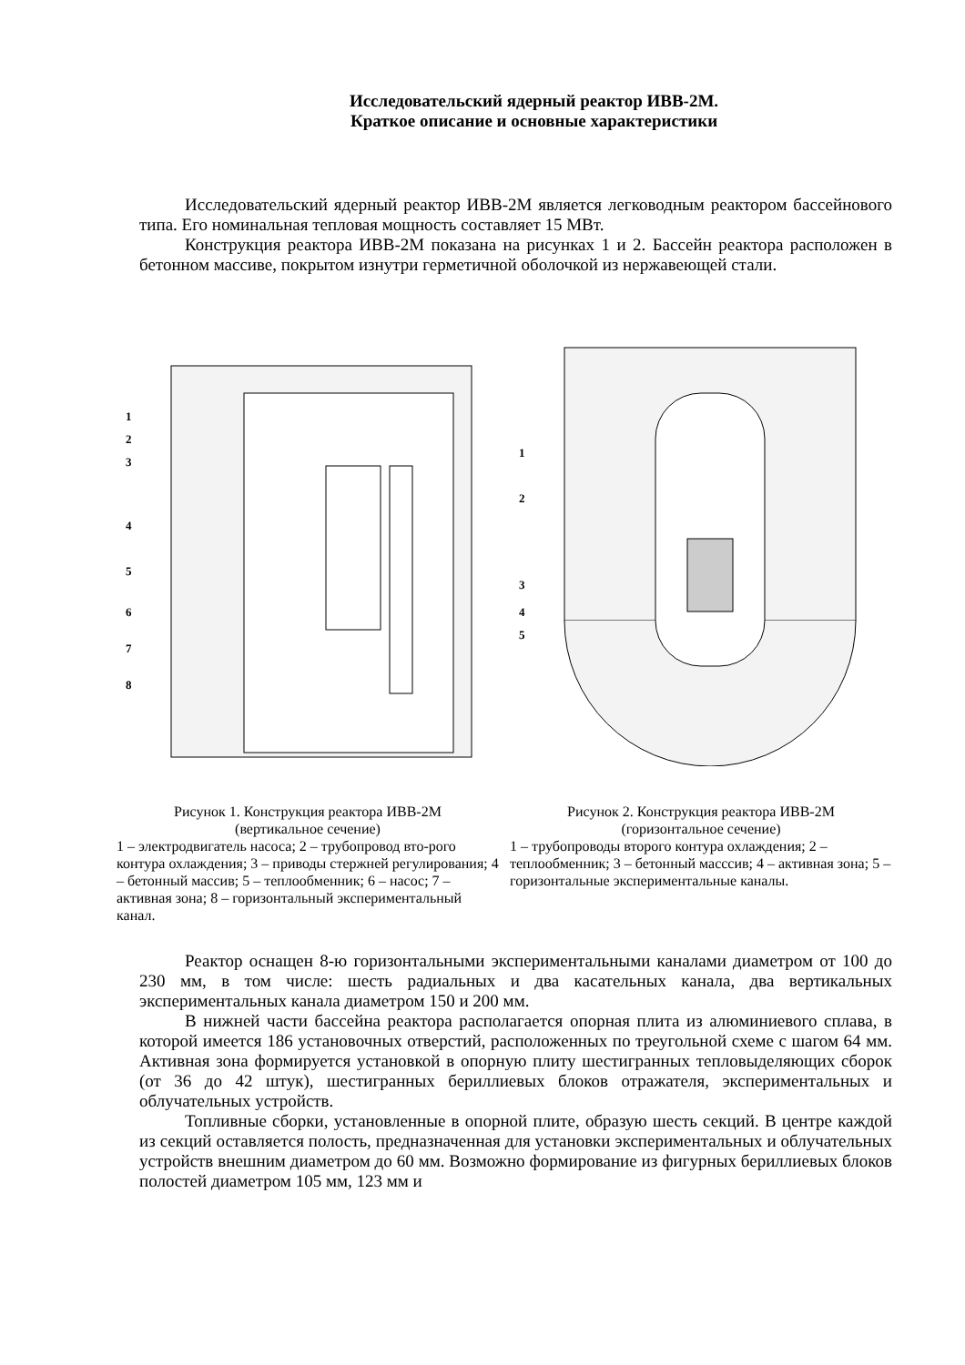Исследовательский ядерный реактор ИВВ-2М.
Краткое описание и основные характеристики
Исследовательский ядерный реактор ИВВ-2М является легководным реактором бассейнового типа. Его номинальная тепловая мощность составляет 15 МВт.
Конструкция реактора ИВВ-2М показана на рисунках 1 и 2. Бассейн реактора расположен в бетонном массиве, покрытом изнутри герметичной оболочкой из нержавеющей стали.
1
2
3
4
5
6
7
8
Рисунок 1. Конструкция реактора ИВВ-2М
(вертикальное сечение)
1 – электродвигатель насоса; 2 – трубопровод вто-­рого контура охлаждения; 3 – приводы стержней регулирования; 4 – бетонный массив; 5 – теплооб­менник; 6 – насос; 7 – активная зона; 8 – горизон­тальный экспериментальный канал.
1
2
3
4
5
Рисунок 2. Конструкция реактора ИВВ-2М
(горизонтальное сечение)
1 – трубопроводы второго контура охлажде­ния; 2 – теплообменник; 3 – бетонный масс­сив; 4 – активная зона; 5 – горизонтальные экспериментальные каналы.
Реактор оснащен 8-ю горизонтальными экспериментальными каналами диаметром от 100 до 230 мм, в том числе: шесть радиальных и два касательных канала, два вертикальных экспериментальных канала диаметром 150 и 200 мм.
В нижней части бассейна реактора располагается опорная плита из алюминиевого сплава, в которой имеется 186 установочных отверстий, расположенных по треугольной схеме с шагом 64 мм. Активная зона формируется установкой в опорную плиту шестигранных тепловыделяющих сборок (от 36 до 42 штук), шестигранных бериллиевых блоков отражателя, экспериментальных и облучательных устройств.
Топливные сборки, установленные в опорной плите, образую шесть секций. В центре каждой из секций оставляется полость, предназначенная для установки экспериментальных и облучательных устройств внешним диаметром до 60 мм. Возможно формирование из фигурных бериллиевых блоков полостей диаметром 105 мм, 123 мм и